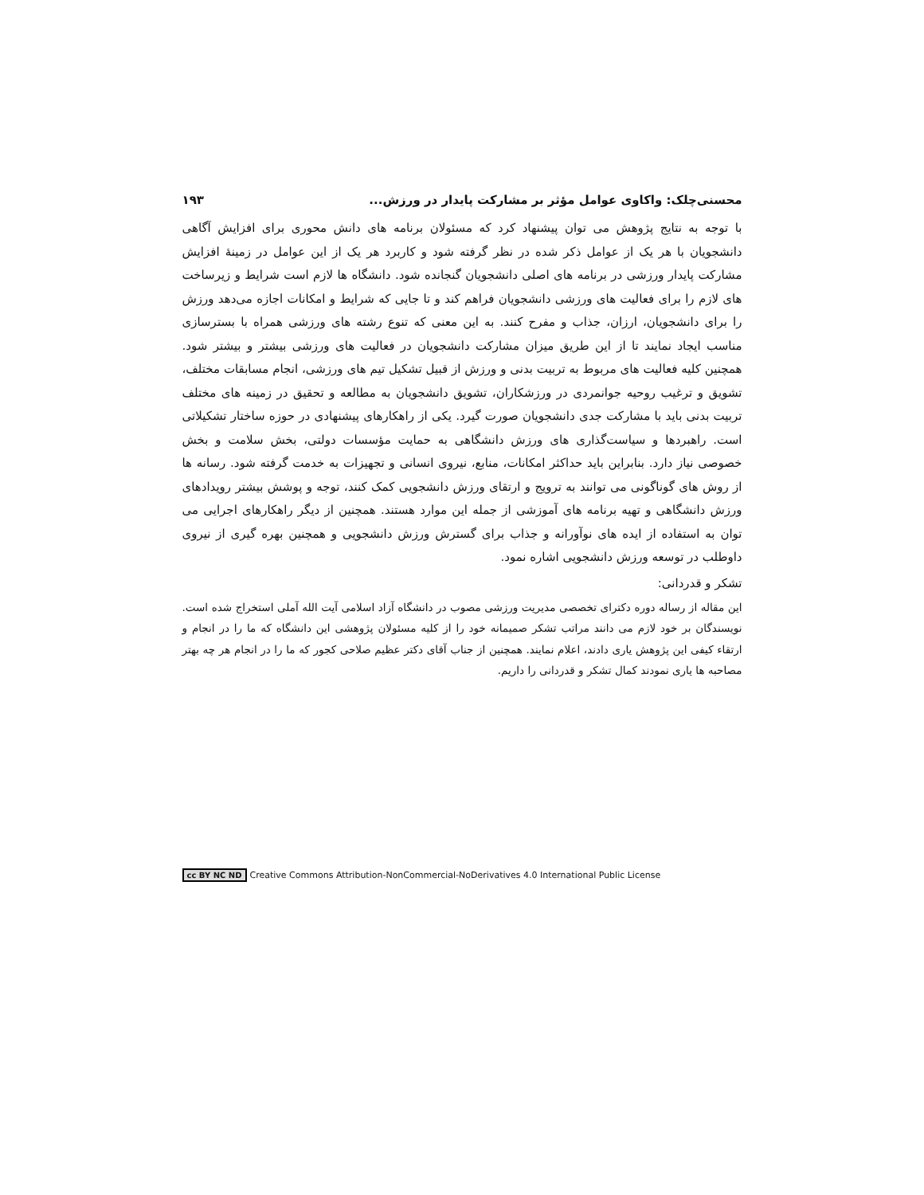محسنی‌چلک: واکاوی عوامل مؤثر بر مشارکت پایدار در ورزش... ۱۹۳
با توجه به نتایج پژوهش می توان پیشنهاد کرد که مسئولان برنامه های دانش محوری برای افزایش آگاهی دانشجویان با هر یک از عوامل ذکر شده در نظر گرفته شود و کاربرد هر یک از این عوامل در زمینهٔ افزایش مشارکت پایدار ورزشی در برنامه های اصلی دانشجویان گنجانده شود. دانشگاه ها لازم است شرایط و زیرساخت های لازم را برای فعالیت های ورزشی دانشجویان فراهم کند و تا جایی که شرایط و امکانات اجازه می‌دهد ورزش را برای دانشجویان، ارزان، جذاب و مفرح کنند. به این معنی که تنوع رشته های ورزشی همراه با بسترسازی مناسب ایجاد نمایند تا از این طریق میزان مشارکت دانشجویان در فعالیت های ورزشی بیشتر و بیشتر شود. همچنین کلیه فعالیت های مربوط به تربیت بدنی و ورزش از قبیل تشکیل تیم های ورزشی، انجام مسابقات مختلف، تشویق و ترغیب روحیه جوانمردی در ورزشکاران، تشویق دانشجویان به مطالعه و تحقیق در زمینه های مختلف تربیت بدنی باید با مشارکت جدی دانشجویان صورت گیرد. یکی از راهکارهای پیشنهادی در حوزه ساختار تشکیلاتی است. راهبردها و سیاست‌گذاری های ورزش دانشگاهی به حمایت مؤسسات دولتی، بخش سلامت و بخش خصوصی نیاز دارد. بنابراین باید حداکثر امکانات، منابع، نیروی انسانی و تجهیزات به خدمت گرفته شود. رسانه ها از روش های گوناگونی می توانند به ترویج و ارتقای ورزش دانشجویی کمک کنند، توجه و پوشش بیشتر رویدادهای ورزش دانشگاهی و تهیه برنامه های آموزشی از جمله این موارد هستند. همچنین از دیگر راهکارهای اجرایی می توان به استفاده از ایده های نوآورانه و جذاب برای گسترش ورزش دانشجویی و همچنین بهره گیری از نیروی داوطلب در توسعه ورزش دانشجویی اشاره نمود.
تشکر و قدردانی:
این مقاله از رساله دوره دکترای تخصصی مدیریت ورزشی مصوب در دانشگاه آزاد اسلامی آیت الله آملی استخراج شده است. نویسندگان بر خود لازم می دانند مراتب تشکر صمیمانه خود را از کلیه مسئولان پژوهشی این دانشگاه که ما را در انجام و ارتقاء کیفی این پژوهش یاری دادند، اعلام نمایند. همچنین از جناب آقای دکتر عظیم صلاحی کجور که ما را در انجام هر چه بهتر مصاحبه ها یاری نمودند کمال تشکر و قدردانی را داریم.
cc BY NC ND Creative Commons Attribution-NonCommercial-NoDerivatives 4.0 International Public License